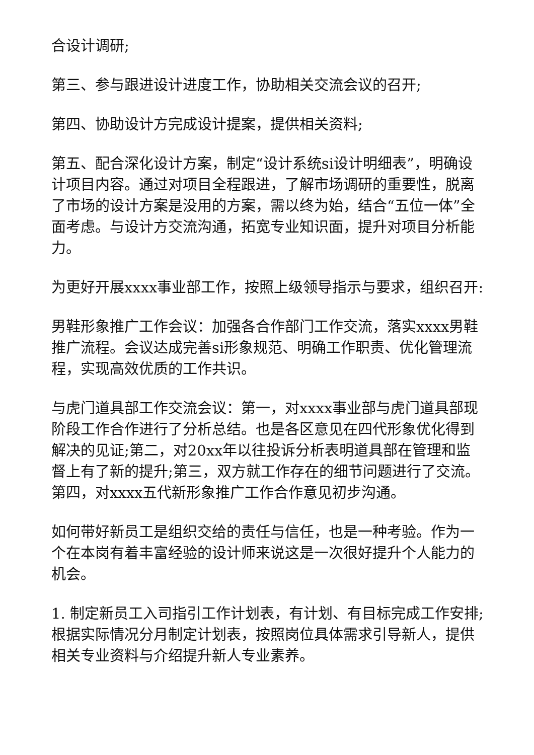合设计调研;
第三、参与跟进设计进度工作，协助相关交流会议的召开;
第四、协助设计方完成设计提案，提供相关资料;
第五、配合深化设计方案，制定“设计系统si设计明细表”，明确设计项目内容。通过对项目全程跟进，了解市场调研的重要性，脱离了市场的设计方案是没用的方案，需以终为始，结合“五位一体”全面考虑。与设计方交流沟通，拓宽专业知识面，提升对项目分析能力。
为更好开展xxxx事业部工作，按照上级领导指示与要求，组织召开:
男鞋形象推广工作会议：加强各合作部门工作交流，落实xxxx男鞋推广流程。会议达成完善si形象规范、明确工作职责、优化管理流程，实现高效优质的工作共识。
与虎门道具部工作交流会议：第一，对xxxx事业部与虎门道具部现阶段工作合作进行了分析总结。也是各区意见在四代形象优化得到解决的见证;第二，对20xx年以往投诉分析表明道具部在管理和监督上有了新的提升;第三，双方就工作存在的细节问题进行了交流。第四，对xxxx五代新形象推广工作合作意见初步沟通。
如何带好新员工是组织交给的责任与信任，也是一种考验。作为一个在本岗有着丰富经验的设计师来说这是一次很好提升个人能力的机会。
1. 制定新员工入司指引工作计划表，有计划、有目标完成工作安排;根据实际情况分月制定计划表，按照岗位具体需求引导新人，提供相关专业资料与介绍提升新人专业素养。